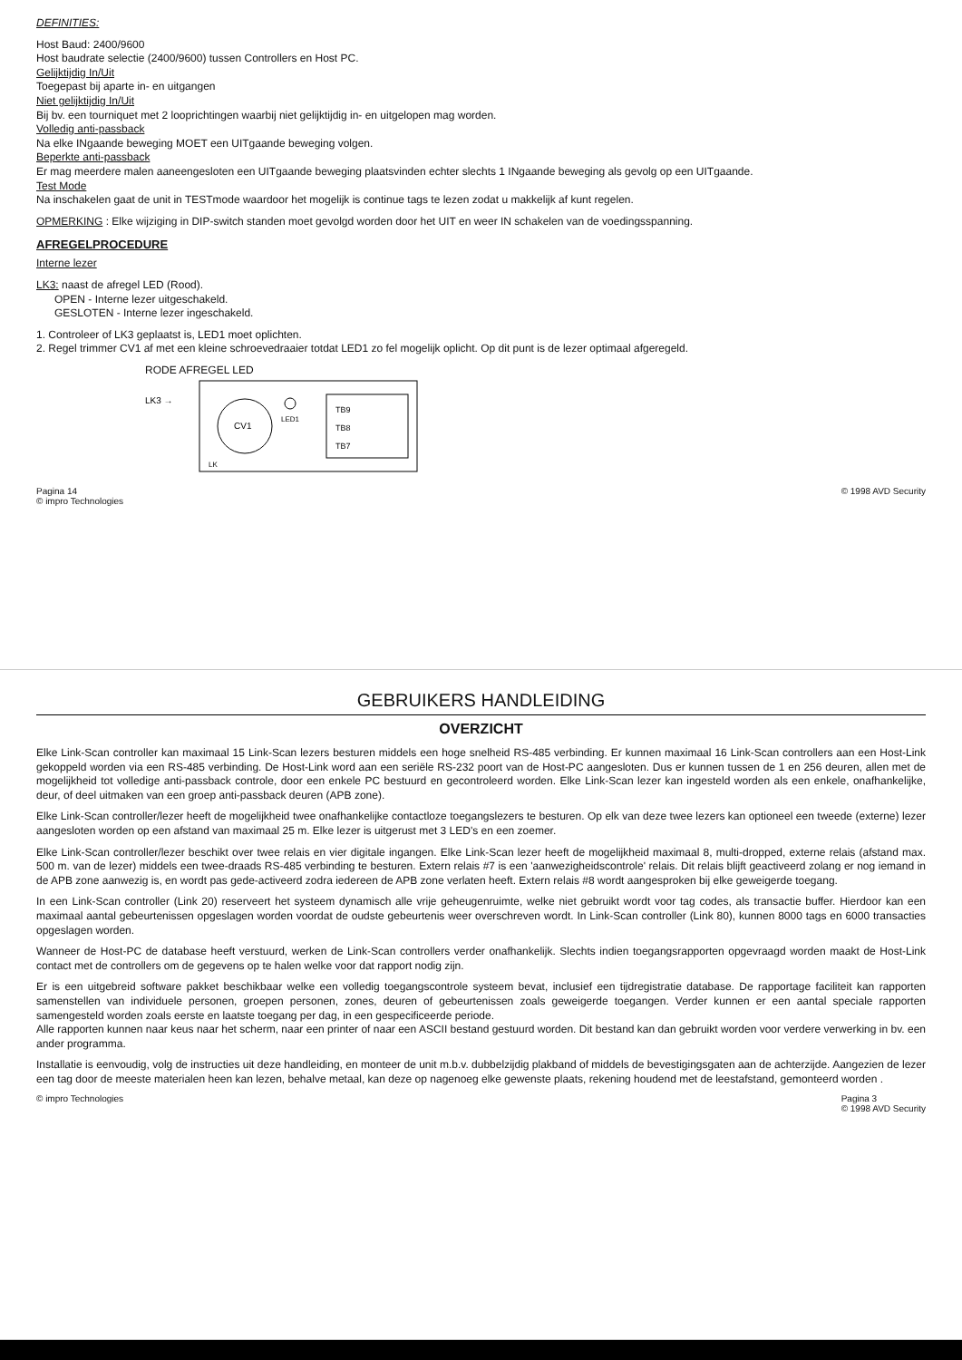DEFINITIES:
Host Baud: 2400/9600
Host baudrate selectie (2400/9600) tussen Controllers en Host PC.
Gelijktijdig In/Uit
Toegepast bij aparte in- en uitgangen
Niet gelijktijdig In/Uit
Bij bv. een tourniquet met 2 looprichtingen waarbij niet gelijktijdig in- en uitgelopen mag worden.
Volledig anti-passback
Na elke INgaande beweging MOET een UITgaande beweging volgen.
Beperkte anti-passback
Er mag meerdere malen aaneengesloten een UITgaande beweging plaatsvinden echter slechts 1 INgaande beweging als gevolg op een UITgaande.
Test Mode
Na inschakelen gaat de unit in TESTmode waardoor het mogelijk is continue tags te lezen zodat u makkelijk af kunt regelen.
OPMERKING : Elke wijziging in DIP-switch standen moet gevolgd worden door het UIT en weer IN schakelen van de voedingsspanning.
AFREGELPROCEDURE
Interne lezer
LK3: naast de afregel LED (Rood).
OPEN - Interne lezer uitgeschakeld.
GESLOTEN - Interne lezer ingeschakeld.
1. Controleer of LK3 geplaatst is, LED1 moet oplichten.
2. Regel trimmer CV1 af met een kleine schroevedraaier totdat LED1 zo fel mogelijk oplicht. Op dit punt is de lezer optimaal afgeregeld.
RODE AFREGEL LED
CV1
TB9
TB8
TB7
LK3 →
LED1
LK
Pagina 14
© impro Technologies © 1998 AVD Security
GEBRUIKERS HANDLEIDING
OVERZICHT
Elke Link-Scan controller kan maximaal 15 Link-Scan lezers besturen middels een hoge snelheid RS-485 verbinding. Er kunnen maximaal 16 Link-Scan controllers aan een Host-Link gekoppeld worden via een RS-485 verbinding. De Host-Link word aan een seriële RS-232 poort van de Host-PC aangesloten. Dus er kunnen tussen de 1 en 256 deuren, allen met de mogelijkheid tot volledige anti-passback controle, door een enkele PC bestuurd en gecontroleerd worden. Elke Link-Scan lezer kan ingesteld worden als een enkele, onafhankelijke, deur, of deel uitmaken van een groep anti-passback deuren (APB zone).
Elke Link-Scan controller/lezer heeft de mogelijkheid twee onafhankelijke contactloze toegangslezers te besturen. Op elk van deze twee lezers kan optioneel een tweede (externe) lezer aangesloten worden op een afstand van maximaal 25 m. Elke lezer is uitgerust met 3 LED's en een zoemer.
Elke Link-Scan controller/lezer beschikt over twee relais en vier digitale ingangen. Elke Link-Scan lezer heeft de mogelijkheid maximaal 8, multi-dropped, externe relais (afstand max. 500 m. van de lezer) middels een twee-draads RS-485 verbinding te besturen. Extern relais #7 is een 'aanwezigheidscontrole' relais. Dit relais blijft geactiveerd zolang er nog iemand in de APB zone aanwezig is, en wordt pas gede-activeerd zodra iedereen de APB zone verlaten heeft. Extern relais #8 wordt aangesproken bij elke geweigerde toegang.
In een Link-Scan controller (Link 20) reserveert het systeem dynamisch alle vrije geheugenruimte, welke niet gebruikt wordt voor tag codes, als transactie buffer. Hierdoor kan een maximaal aantal gebeurtenissen opgeslagen worden voordat de oudste gebeurtenis weer overschreven wordt. In Link-Scan controller (Link 80), kunnen 8000 tags en 6000 transacties opgeslagen worden.
Wanneer de Host-PC de database heeft verstuurd, werken de Link-Scan controllers verder onafhankelijk. Slechts indien toegangsrapporten opgevraagd worden maakt de Host-Link contact met de controllers om de gegevens op te halen welke voor dat rapport nodig zijn.
Er is een uitgebreid software pakket beschikbaar welke een volledig toegangscontrole systeem bevat, inclusief een tijdregistratie database. De rapportage faciliteit kan rapporten samenstellen van individuele personen, groepen personen, zones, deuren of gebeurtenissen zoals geweigerde toegangen. Verder kunnen er een aantal speciale rapporten samengesteld worden zoals eerste en laatste toegang per dag, in een gespecificeerde periode.
Alle rapporten kunnen naar keus naar het scherm, naar een printer of naar een ASCII bestand gestuurd worden. Dit bestand kan dan gebruikt worden voor verdere verwerking in bv. een ander programma.
Installatie is eenvoudig, volg de instructies uit deze handleiding, en monteer de unit m.b.v. dubbelzijdig plakband of middels de bevestigingsgaten aan de achterzijde. Aangezien de lezer een tag door de meeste materialen heen kan lezen, behalve metaal, kan deze op nagenoeg elke gewenste plaats, rekening houdend met de leestafstand, gemonteerd worden .
© impro Technologies Pagina 3
© 1998 AVD Security